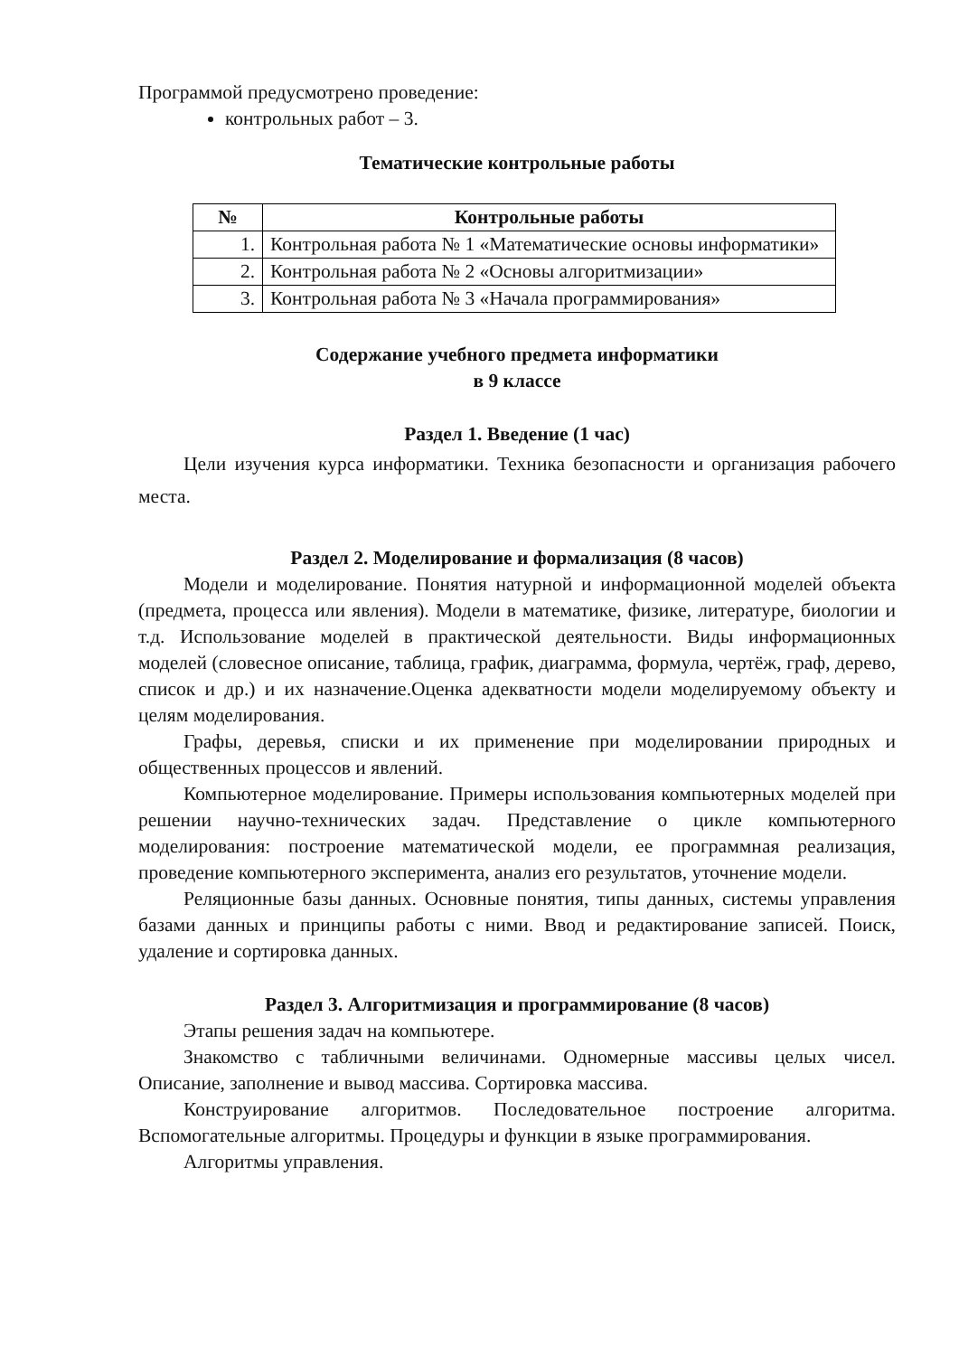Программой предусмотрено проведение:
контрольных работ – 3.
Тематические контрольные работы
| № | Контрольные работы |
| --- | --- |
| 1. | Контрольная работа № 1 «Математические основы информатики» |
| 2. | Контрольная работа № 2 «Основы алгоритмизации» |
| 3. | Контрольная работа № 3 «Начала программирования» |
Содержание учебного предмета информатики
в 9 классе
Раздел 1. Введение (1 час)
Цели изучения курса информатики. Техника безопасности и организация рабочего места.
Раздел 2. Моделирование и формализация (8 часов)
Модели и моделирование. Понятия натурной и информационной моделей объекта (предмета, процесса или явления). Модели в математике, физике, литературе, биологии и т.д. Использование моделей в практической деятельности. Виды информационных моделей (словесное описание, таблица, график, диаграмма, формула, чертёж, граф, дерево, список и др.) и их назначение.Оценка адекватности модели моделируемому объекту и целям моделирования.
Графы, деревья, списки и их применение при моделировании природных и общественных процессов и явлений.
Компьютерное моделирование. Примеры использования компьютерных моделей при решении научно-технических задач. Представление о цикле компьютерного моделирования: построение математической модели, ее программная реализация, проведение компьютерного эксперимента, анализ его результатов, уточнение модели.
Реляционные базы данных. Основные понятия, типы данных, системы управления базами данных и принципы работы с ними. Ввод и редактирование записей. Поиск, удаление и сортировка данных.
Раздел 3. Алгоритмизация и программирование (8 часов)
Этапы решения задач на компьютере.
Знакомство с табличными величинами. Одномерные массивы целых чисел. Описание, заполнение и вывод массива. Сортировка массива.
Конструирование алгоритмов. Последовательное построение алгоритма. Вспомогательные алгоритмы. Процедуры и функции в языке программирования.
Алгоритмы управления.